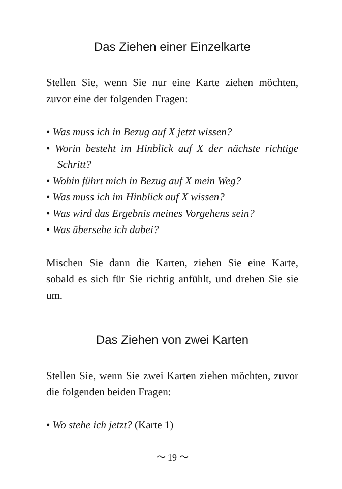Das Ziehen einer Einzelkarte
Stellen Sie, wenn Sie nur eine Karte ziehen möchten, zuvor eine der folgenden Fragen:
• Was muss ich in Bezug auf X jetzt wissen?
• Worin besteht im Hinblick auf X der nächste richtige Schritt?
• Wohin führt mich in Bezug auf X mein Weg?
• Was muss ich im Hinblick auf X wissen?
• Was wird das Ergebnis meines Vorgehens sein?
• Was übersehe ich dabei?
Mischen Sie dann die Karten, ziehen Sie eine Karte, sobald es sich für Sie richtig anfühlt, und drehen Sie sie um.
Das Ziehen von zwei Karten
Stellen Sie, wenn Sie zwei Karten ziehen möchten, zuvor die folgenden beiden Fragen:
• Wo stehe ich jetzt? (Karte 1)
〜 19 〜